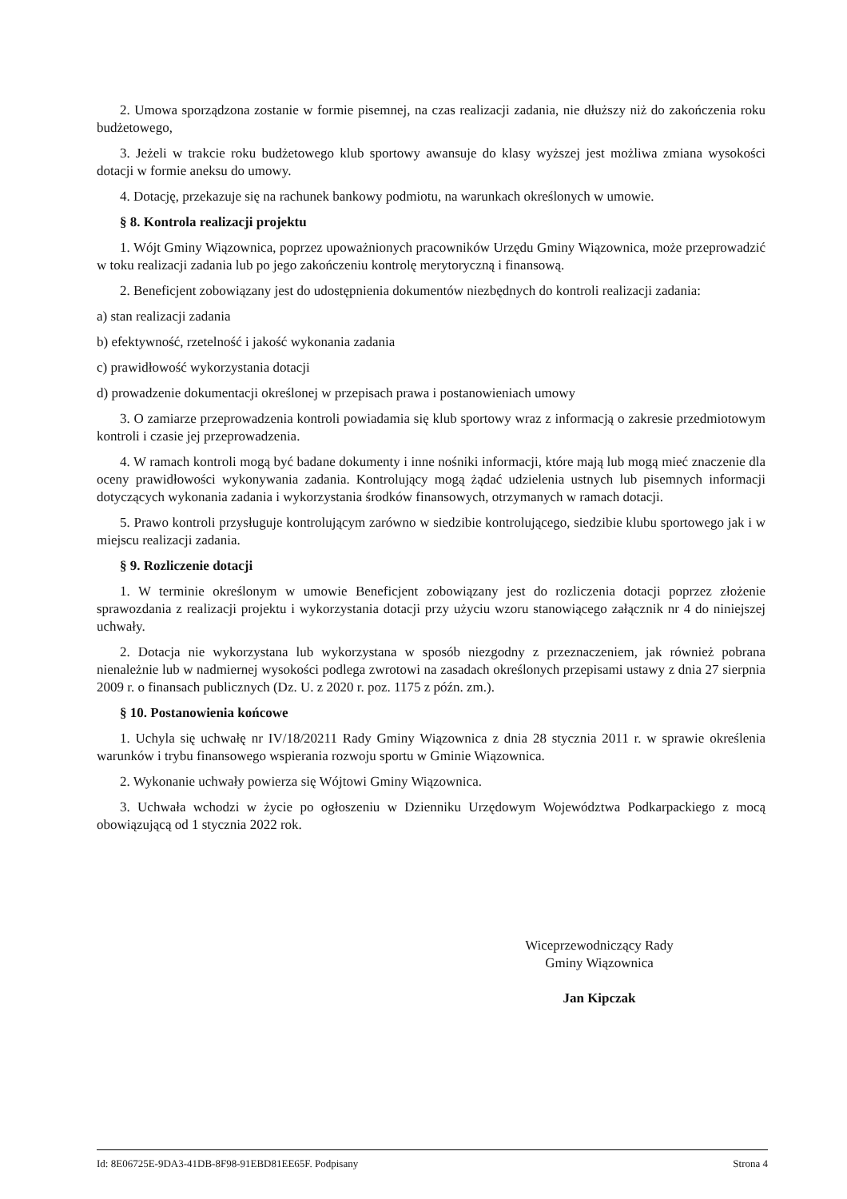2. Umowa sporządzona zostanie w formie pisemnej, na czas realizacji zadania, nie dłuższy niż do zakończenia roku budżetowego,
3. Jeżeli w trakcie roku budżetowego klub sportowy awansuje do klasy wyższej jest możliwa zmiana wysokości dotacji w formie aneksu do umowy.
4. Dotację, przekazuje się na rachunek bankowy podmiotu, na warunkach określonych w umowie.
§ 8. Kontrola realizacji projektu
1. Wójt Gminy Wiązownica, poprzez upoważnionych pracowników Urzędu Gminy Wiązownica, może przeprowadzić w toku realizacji zadania lub po jego zakończeniu kontrolę merytoryczną i finansową.
2. Beneficjent zobowiązany jest do udostępnienia dokumentów niezbędnych do kontroli realizacji zadania:
a) stan realizacji zadania
b) efektywność, rzetelność i jakość wykonania zadania
c) prawidłowość wykorzystania dotacji
d) prowadzenie dokumentacji określonej w przepisach prawa i postanowieniach umowy
3. O zamiarze przeprowadzenia kontroli powiadamia się klub sportowy wraz z informacją o zakresie przedmiotowym kontroli i czasie jej przeprowadzenia.
4. W ramach kontroli mogą być badane dokumenty i inne nośniki informacji, które mają lub mogą mieć znaczenie dla oceny prawidłowości wykonywania zadania. Kontrolujący mogą żądać udzielenia ustnych lub pisemnych informacji dotyczących wykonania zadania i wykorzystania środków finansowych, otrzymanych w ramach dotacji.
5. Prawo kontroli przysługuje kontrolującym zarówno w siedzibie kontrolującego, siedzibie klubu sportowego jak i w miejscu realizacji zadania.
§ 9. Rozliczenie dotacji
1. W terminie określonym w umowie Beneficjent zobowiązany jest do rozliczenia dotacji poprzez złożenie sprawozdania z realizacji projektu i wykorzystania dotacji przy użyciu wzoru stanowiącego załącznik nr 4 do niniejszej uchwały.
2. Dotacja nie wykorzystana lub wykorzystana w sposób niezgodny z przeznaczeniem, jak również pobrana nienależnie lub w nadmiernej wysokości podlega zwrotowi na zasadach określonych przepisami ustawy z dnia 27 sierpnia 2009 r. o finansach publicznych (Dz. U. z 2020 r. poz. 1175 z późn. zm.).
§ 10. Postanowienia końcowe
1. Uchyla się uchwałę nr IV/18/20211 Rady Gminy Wiązownica z dnia 28 stycznia 2011 r. w sprawie określenia warunków i trybu finansowego wspierania rozwoju sportu w Gminie Wiązownica.
2. Wykonanie uchwały powierza się Wójtowi Gminy Wiązownica.
3. Uchwała wchodzi w życie po ogłoszeniu w Dzienniku Urzędowym Województwa Podkarpackiego z mocą obowiązującą od 1 stycznia 2022 rok.
Wiceprzewodniczący Rady
Gminy Wiązownica
Jan Kipczak
Id: 8E06725E-9DA3-41DB-8F98-91EBD81EE65F. Podpisany Strona 4